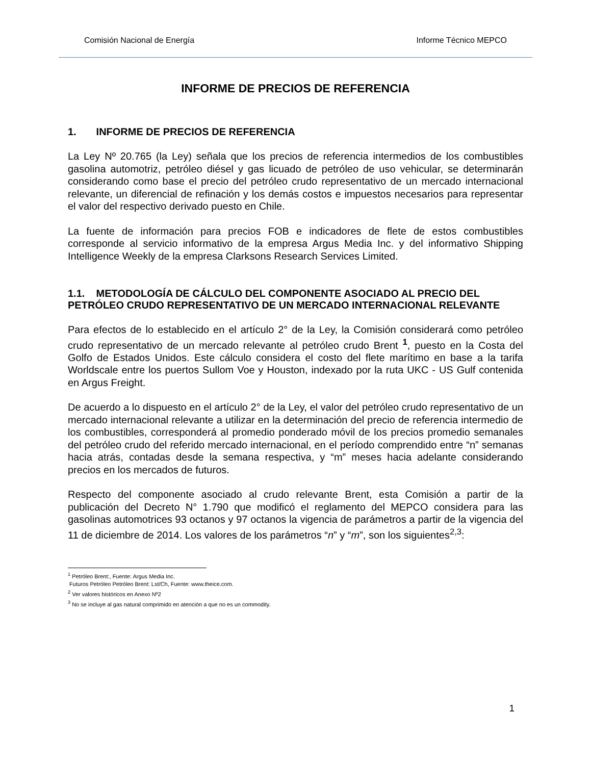Comisión Nacional de Energía Informe Técnico MEPCO
INFORME DE PRECIOS DE REFERENCIA
1. INFORME DE PRECIOS DE REFERENCIA
La Ley Nº 20.765 (la Ley) señala que los precios de referencia intermedios de los combustibles gasolina automotriz, petróleo diésel y gas licuado de petróleo de uso vehicular, se determinarán considerando como base el precio del petróleo crudo representativo de un mercado internacional relevante, un diferencial de refinación y los demás costos e impuestos necesarios para representar el valor del respectivo derivado puesto en Chile.
La fuente de información para precios FOB e indicadores de flete de estos combustibles corresponde al servicio informativo de la empresa Argus Media Inc. y del informativo Shipping Intelligence Weekly de la empresa Clarksons Research Services Limited.
1.1. METODOLOGÍA DE CÁLCULO DEL COMPONENTE ASOCIADO AL PRECIO DEL PETRÓLEO CRUDO REPRESENTATIVO DE UN MERCADO INTERNACIONAL RELEVANTE
Para efectos de lo establecido en el artículo 2° de la Ley, la Comisión considerará como petróleo crudo representativo de un mercado relevante al petróleo crudo Brent <sup>1</sup>, puesto en la Costa del Golfo de Estados Unidos. Este cálculo considera el costo del flete marítimo en base a la tarifa Worldscale entre los puertos Sullom Voe y Houston, indexado por la ruta UKC - US Gulf contenida en Argus Freight.
De acuerdo a lo dispuesto en el artículo 2° de la Ley, el valor del petróleo crudo representativo de un mercado internacional relevante a utilizar en la determinación del precio de referencia intermedio de los combustibles, corresponderá al promedio ponderado móvil de los precios promedio semanales del petróleo crudo del referido mercado internacional, en el período comprendido entre “n” semanas hacia atrás, contadas desde la semana respectiva, y “m” meses hacia adelante considerando precios en los mercados de futuros.
Respecto del componente asociado al crudo relevante Brent, esta Comisión a partir de la publicación del Decreto N° 1.790 que modificó el reglamento del MEPCO considera para las gasolinas automotrices 93 octanos y 97 octanos la vigencia de parámetros a partir de la vigencia del 11 de diciembre de 2014. Los valores de los parámetros “n” y “m”, son los siguientes<sup>2,3</sup>:
<sup>1</sup> Petróleo Brent:, Fuente: Argus Media Inc.
Futuros Petróleo Petróleo Brent: Lst/Ch, Fuente: www.theice.com.
<sup>2</sup> Ver valores históricos en Anexo Nº2
<sup>3</sup> No se incluye al gas natural comprimido en atención a que no es un commodity.
1